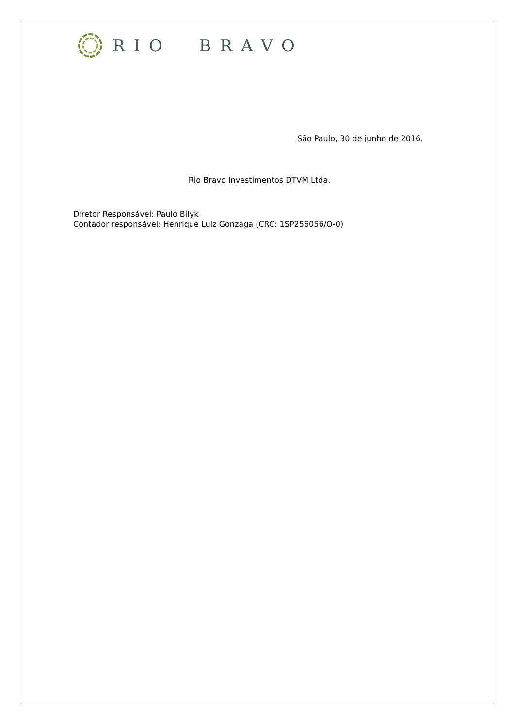RIO BRAVO
São Paulo, 30 de junho de 2016.
Rio Bravo Investimentos DTVM Ltda.
Diretor Responsável: Paulo Bilyk
Contador responsável: Henrique Luiz Gonzaga (CRC: 1SP256056/O-0)